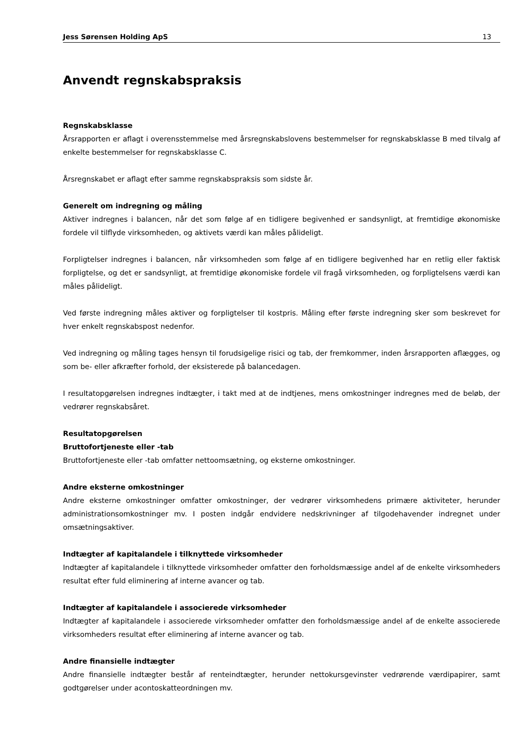Jess Sørensen Holding ApS 13
Anvendt regnskabspraksis
Regnskabsklasse
Årsrapporten er aflagt i overensstemmelse med årsregnskabslovens bestemmelser for regnskabsklasse B med tilvalg af enkelte bestemmelser for regnskabsklasse C.
Årsregnskabet er aflagt efter samme regnskabspraksis som sidste år.
Generelt om indregning og måling
Aktiver indregnes i balancen, når det som følge af en tidligere begivenhed er sandsynligt, at fremtidige økonomiske fordele vil tilflyde virksomheden, og aktivets værdi kan måles pålideligt.
Forpligtelser indregnes i balancen, når virksomheden som følge af en tidligere begivenhed har en retlig eller faktisk forpligtelse, og det er sandsynligt, at fremtidige økonomiske fordele vil fragå virksomheden, og forpligtelsens værdi kan måles pålideligt.
Ved første indregning måles aktiver og forpligtelser til kostpris. Måling efter første indregning sker som beskrevet for hver enkelt regnskabspost nedenfor.
Ved indregning og måling tages hensyn til forudsigelige risici og tab, der fremkommer, inden årsrapporten aflægges, og som be- eller afkræfter forhold, der eksisterede på balancedagen.
I resultatopgørelsen indregnes indtægter, i takt med at de indtjenes, mens omkostninger indregnes med de beløb, der vedrører regnskabsåret.
Resultatopgørelsen
Bruttofortjeneste eller -tab
Bruttofortjeneste eller -tab omfatter nettoomsætning, og eksterne omkostninger.
Andre eksterne omkostninger
Andre eksterne omkostninger omfatter omkostninger, der vedrører virksomhedens primære aktiviteter, herunder administrationsomkostninger mv. I posten indgår endvidere nedskrivninger af tilgodehavender indregnet under omsætningsaktiver.
Indtægter af kapitalandele i tilknyttede virksomheder
Indtægter af kapitalandele i tilknyttede virksomheder omfatter den forholdsmæssige andel af de enkelte virksomheders resultat efter fuld eliminering af interne avancer og tab.
Indtægter af kapitalandele i associerede virksomheder
Indtægter af kapitalandele i associerede virksomheder omfatter den forholdsmæssige andel af de enkelte associerede virksomheders resultat efter eliminering af interne avancer og tab.
Andre finansielle indtægter
Andre finansielle indtægter består af renteindtægter, herunder nettokursgevinster vedrørende værdipapirer, samt godtgørelser under acontoskatteordningen mv.